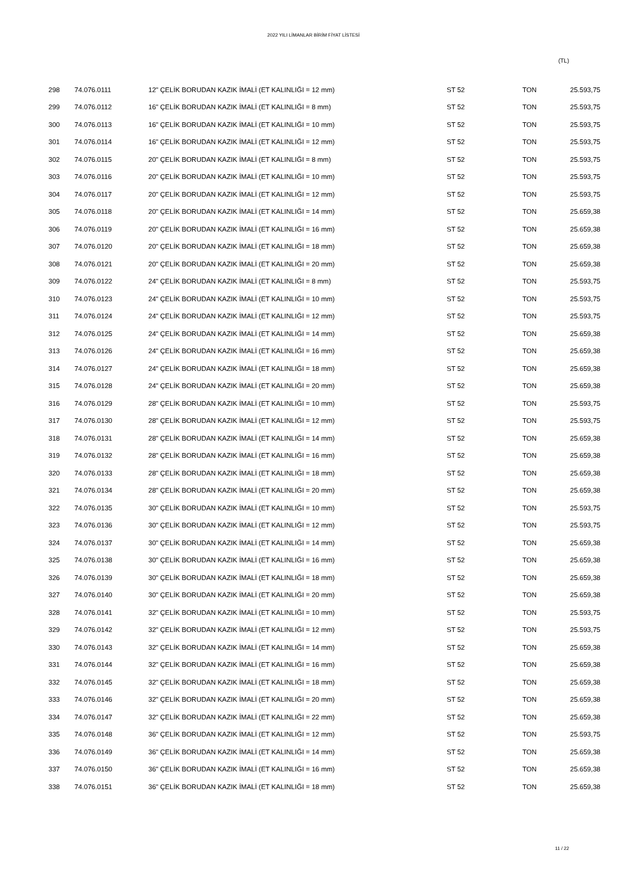2022 YILI LİMANLAR BİRİM FİYAT LİSTESİ
(TL)
| 298 | 74.076.0111 | 12" ÇELİK BORUDAN KAZIK İMALİ (ET KALINLIĞI = 12 mm) | ST 52 | TON | 25.593,75 |
| 299 | 74.076.0112 | 16" ÇELİK BORUDAN KAZIK İMALİ (ET KALINLIĞI = 8 mm) | ST 52 | TON | 25.593,75 |
| 300 | 74.076.0113 | 16" ÇELİK BORUDAN KAZIK İMALİ (ET KALINLIĞI = 10 mm) | ST 52 | TON | 25.593,75 |
| 301 | 74.076.0114 | 16" ÇELİK BORUDAN KAZIK İMALİ (ET KALINLIĞI = 12 mm) | ST 52 | TON | 25.593,75 |
| 302 | 74.076.0115 | 20" ÇELİK BORUDAN KAZIK İMALİ (ET KALINLIĞI = 8 mm) | ST 52 | TON | 25.593,75 |
| 303 | 74.076.0116 | 20" ÇELİK BORUDAN KAZIK İMALİ (ET KALINLIĞI = 10 mm) | ST 52 | TON | 25.593,75 |
| 304 | 74.076.0117 | 20" ÇELİK BORUDAN KAZIK İMALİ (ET KALINLIĞI = 12 mm) | ST 52 | TON | 25.593,75 |
| 305 | 74.076.0118 | 20" ÇELİK BORUDAN KAZIK İMALİ (ET KALINLIĞI = 14 mm) | ST 52 | TON | 25.659,38 |
| 306 | 74.076.0119 | 20" ÇELİK BORUDAN KAZIK İMALİ (ET KALINLIĞI = 16 mm) | ST 52 | TON | 25.659,38 |
| 307 | 74.076.0120 | 20" ÇELİK BORUDAN KAZIK İMALİ (ET KALINLIĞI = 18 mm) | ST 52 | TON | 25.659,38 |
| 308 | 74.076.0121 | 20" ÇELİK BORUDAN KAZIK İMALİ (ET KALINLIĞI = 20 mm) | ST 52 | TON | 25.659,38 |
| 309 | 74.076.0122 | 24" ÇELİK BORUDAN KAZIK İMALİ (ET KALINLIĞI = 8 mm) | ST 52 | TON | 25.593,75 |
| 310 | 74.076.0123 | 24" ÇELİK BORUDAN KAZIK İMALİ (ET KALINLIĞI = 10 mm) | ST 52 | TON | 25.593,75 |
| 311 | 74.076.0124 | 24" ÇELİK BORUDAN KAZIK İMALİ (ET KALINLIĞI = 12 mm) | ST 52 | TON | 25.593,75 |
| 312 | 74.076.0125 | 24" ÇELİK BORUDAN KAZIK İMALİ (ET KALINLIĞI = 14 mm) | ST 52 | TON | 25.659,38 |
| 313 | 74.076.0126 | 24" ÇELİK BORUDAN KAZIK İMALİ (ET KALINLIĞI = 16 mm) | ST 52 | TON | 25.659,38 |
| 314 | 74.076.0127 | 24" ÇELİK BORUDAN KAZIK İMALİ (ET KALINLIĞI = 18 mm) | ST 52 | TON | 25.659,38 |
| 315 | 74.076.0128 | 24" ÇELİK BORUDAN KAZIK İMALİ (ET KALINLIĞI = 20 mm) | ST 52 | TON | 25.659,38 |
| 316 | 74.076.0129 | 28" ÇELİK BORUDAN KAZIK İMALİ (ET KALINLIĞI = 10 mm) | ST 52 | TON | 25.593,75 |
| 317 | 74.076.0130 | 28" ÇELİK BORUDAN KAZIK İMALİ (ET KALINLIĞI = 12 mm) | ST 52 | TON | 25.593,75 |
| 318 | 74.076.0131 | 28" ÇELİK BORUDAN KAZIK İMALİ (ET KALINLIĞI = 14 mm) | ST 52 | TON | 25.659,38 |
| 319 | 74.076.0132 | 28" ÇELİK BORUDAN KAZIK İMALİ (ET KALINLIĞI = 16 mm) | ST 52 | TON | 25.659,38 |
| 320 | 74.076.0133 | 28" ÇELİK BORUDAN KAZIK İMALİ (ET KALINLIĞI = 18 mm) | ST 52 | TON | 25.659,38 |
| 321 | 74.076.0134 | 28" ÇELİK BORUDAN KAZIK İMALİ (ET KALINLIĞI = 20 mm) | ST 52 | TON | 25.659,38 |
| 322 | 74.076.0135 | 30" ÇELİK BORUDAN KAZIK İMALİ (ET KALINLIĞI = 10 mm) | ST 52 | TON | 25.593,75 |
| 323 | 74.076.0136 | 30" ÇELİK BORUDAN KAZIK İMALİ (ET KALINLIĞI = 12 mm) | ST 52 | TON | 25.593,75 |
| 324 | 74.076.0137 | 30" ÇELİK BORUDAN KAZIK İMALİ (ET KALINLIĞI = 14 mm) | ST 52 | TON | 25.659,38 |
| 325 | 74.076.0138 | 30" ÇELİK BORUDAN KAZIK İMALİ (ET KALINLIĞI = 16 mm) | ST 52 | TON | 25.659,38 |
| 326 | 74.076.0139 | 30" ÇELİK BORUDAN KAZIK İMALİ (ET KALINLIĞI = 18 mm) | ST 52 | TON | 25.659,38 |
| 327 | 74.076.0140 | 30" ÇELİK BORUDAN KAZIK İMALİ (ET KALINLIĞI = 20 mm) | ST 52 | TON | 25.659,38 |
| 328 | 74.076.0141 | 32" ÇELİK BORUDAN KAZIK İMALİ (ET KALINLIĞI = 10 mm) | ST 52 | TON | 25.593,75 |
| 329 | 74.076.0142 | 32" ÇELİK BORUDAN KAZIK İMALİ (ET KALINLIĞI = 12 mm) | ST 52 | TON | 25.593,75 |
| 330 | 74.076.0143 | 32" ÇELİK BORUDAN KAZIK İMALİ (ET KALINLIĞI = 14 mm) | ST 52 | TON | 25.659,38 |
| 331 | 74.076.0144 | 32" ÇELİK BORUDAN KAZIK İMALİ (ET KALINLIĞI = 16 mm) | ST 52 | TON | 25.659,38 |
| 332 | 74.076.0145 | 32" ÇELİK BORUDAN KAZIK İMALİ (ET KALINLIĞI = 18 mm) | ST 52 | TON | 25.659,38 |
| 333 | 74.076.0146 | 32" ÇELİK BORUDAN KAZIK İMALİ (ET KALINLIĞI = 20 mm) | ST 52 | TON | 25.659,38 |
| 334 | 74.076.0147 | 32" ÇELİK BORUDAN KAZIK İMALİ (ET KALINLIĞI = 22 mm) | ST 52 | TON | 25.659,38 |
| 335 | 74.076.0148 | 36" ÇELİK BORUDAN KAZIK İMALİ (ET KALINLIĞI = 12 mm) | ST 52 | TON | 25.593,75 |
| 336 | 74.076.0149 | 36" ÇELİK BORUDAN KAZIK İMALİ (ET KALINLIĞI = 14 mm) | ST 52 | TON | 25.659,38 |
| 337 | 74.076.0150 | 36" ÇELİK BORUDAN KAZIK İMALİ (ET KALINLIĞI = 16 mm) | ST 52 | TON | 25.659,38 |
| 338 | 74.076.0151 | 36" ÇELİK BORUDAN KAZIK İMALİ (ET KALINLIĞI = 18 mm) | ST 52 | TON | 25.659,38 |
11 / 22